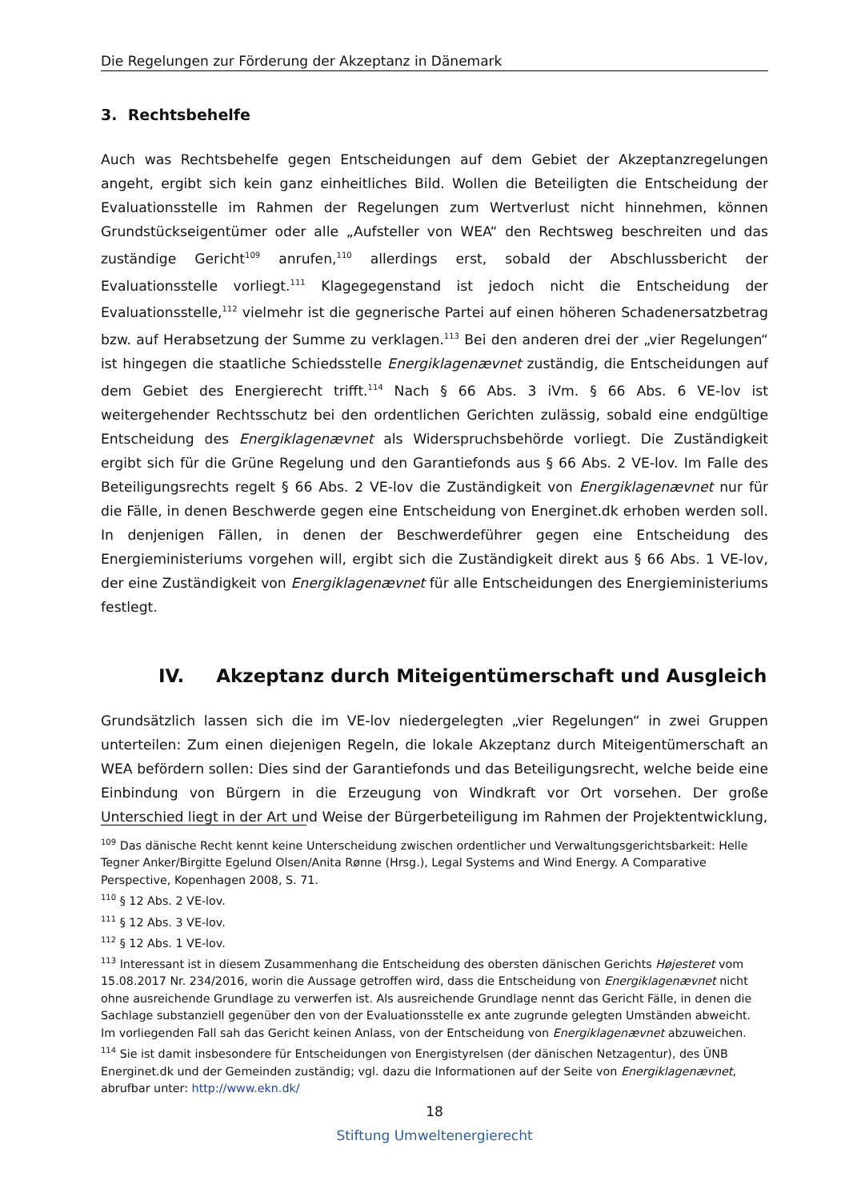Die Regelungen zur Förderung der Akzeptanz in Dänemark
3. Rechtsbehelfe
Auch was Rechtsbehelfe gegen Entscheidungen auf dem Gebiet der Akzeptanzregelungen angeht, ergibt sich kein ganz einheitliches Bild. Wollen die Beteiligten die Entscheidung der Evaluationsstelle im Rahmen der Regelungen zum Wertverlust nicht hinnehmen, können Grundstückseigentümer oder alle „Aufsteller von WEA“ den Rechtsweg beschreiten und das zuständige Gericht<sup>109</sup> anrufen,<sup>110</sup> allerdings erst, sobald der Abschlussbericht der Evaluationsstelle vorliegt.<sup>111</sup> Klagegegenstand ist jedoch nicht die Entscheidung der Evaluationsstelle,<sup>112</sup> vielmehr ist die gegnerische Partei auf einen höheren Schadenersatzbetrag bzw. auf Herabsetzung der Summe zu verklagen.<sup>113</sup> Bei den anderen drei der „vier Regelungen“ ist hingegen die staatliche Schiedsstelle Energiklagenævnet zuständig, die Entscheidungen auf dem Gebiet des Energierecht trifft.<sup>114</sup> Nach § 66 Abs. 3 iVm. § 66 Abs. 6 VE-lov ist weitergehender Rechtsschutz bei den ordentlichen Gerichten zulässig, sobald eine endgültige Entscheidung des Energiklagenævnet als Widerspruchsbehörde vorliegt. Die Zuständigkeit ergibt sich für die Grüne Regelung und den Garantiefonds aus § 66 Abs. 2 VE-lov. Im Falle des Beteiligungsrechts regelt § 66 Abs. 2 VE-lov die Zuständigkeit von Energiklagenævnet nur für die Fälle, in denen Beschwerde gegen eine Entscheidung von Energinet.dk erhoben werden soll. In denjenigen Fällen, in denen der Beschwerdeführer gegen eine Entscheidung des Energieministeriums vorgehen will, ergibt sich die Zuständigkeit direkt aus § 66 Abs. 1 VE-lov, der eine Zuständigkeit von Energiklagenævnet für alle Entscheidungen des Energieministeriums festlegt.
IV. Akzeptanz durch Miteigentümerschaft und Ausgleich
Grundsätzlich lassen sich die im VE-lov niedergelegten „vier Regelungen“ in zwei Gruppen unterteilen: Zum einen diejenigen Regeln, die lokale Akzeptanz durch Miteigentümerschaft an WEA befördern sollen: Dies sind der Garantiefonds und das Beteiligungsrecht, welche beide eine Einbindung von Bürgern in die Erzeugung von Windkraft vor Ort vorsehen. Der große Unterschied liegt in der Art und Weise der Bürgerbeteiligung im Rahmen der Projektentwicklung,
<sup>109</sup> Das dänische Recht kennt keine Unterscheidung zwischen ordentlicher und Verwaltungsgerichtsbarkeit: Helle Tegner Anker/Birgitte Egelund Olsen/Anita Rønne (Hrsg.), Legal Systems and Wind Energy. A Comparative Perspective, Kopenhagen 2008, S. 71.
<sup>110</sup> § 12 Abs. 2 VE-lov.
<sup>111</sup> § 12 Abs. 3 VE-lov.
<sup>112</sup> § 12 Abs. 1 VE-lov.
<sup>113</sup> Interessant ist in diesem Zusammenhang die Entscheidung des obersten dänischen Gerichts Højesteret vom 15.08.2017 Nr. 234/2016, worin die Aussage getroffen wird, dass die Entscheidung von Energiklagenævnet nicht ohne ausreichende Grundlage zu verwerfen ist. Als ausreichende Grundlage nennt das Gericht Fälle, in denen die Sachlage substanziell gegenüber den von der Evaluationsstelle ex ante zugrunde gelegten Umständen abweicht. Im vorliegenden Fall sah das Gericht keinen Anlass, von der Entscheidung von Energiklagenævnet abzuweichen.
<sup>114</sup> Sie ist damit insbesondere für Entscheidungen von Energistyrelsen (der dänischen Netzagentur), des ÜNB Energinet.dk und der Gemeinden zuständig; vgl. dazu die Informationen auf der Seite von Energiklagenævnet, abrufbar unter: http://www.ekn.dk/
18
Stiftung Umweltenergierecht